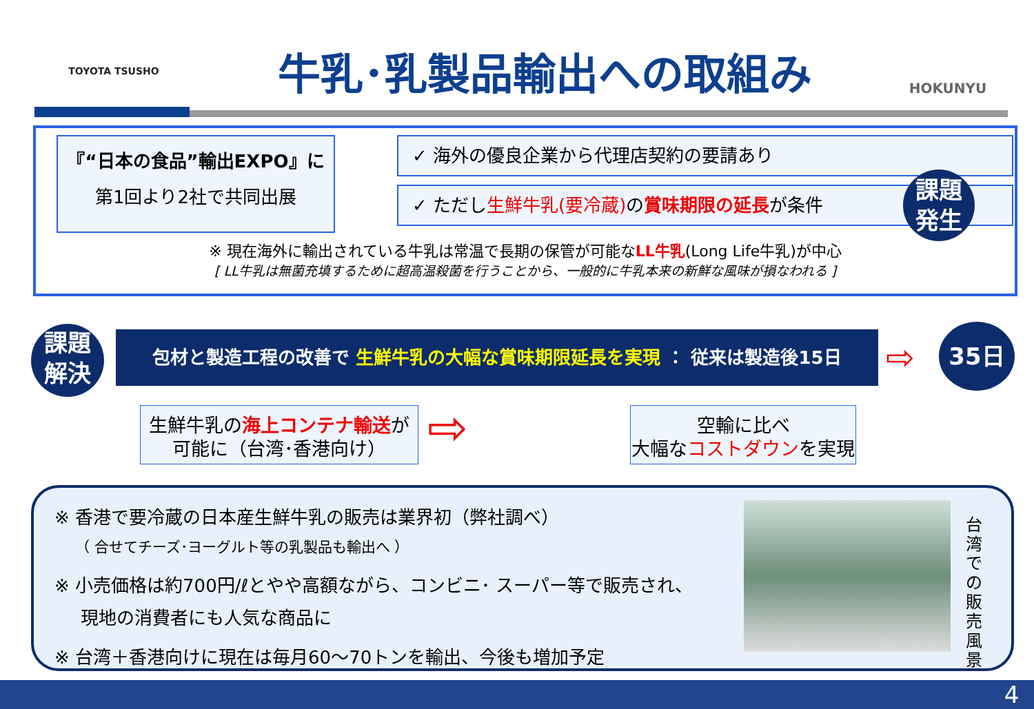TOYOTA TSUSHO
牛乳･乳製品輸出への取組み
HOKUNYU
『“日本の食品”輸出EXPO』に
第1回より2社で共同出展
✓ 海外の優良企業から代理店契約の要請あり
✓ ただし生鮮牛乳(要冷蔵) の賞味期限の延長が条件
課題
発生
※ 現在海外に輸出されている牛乳は常温で長期の保管が可能なLL牛乳(Long Life牛乳)が中心
[ LL牛乳は無菌充填するために超高温殺菌を行うことから、一般的に牛乳本来の新鮮な風味が損なわれる ]
課題
解決
包材と製造工程の改善で 生鮮牛乳の大幅な賞味期限延長を実現 ： 従来は製造後15日 ⇨
35日
生鮮牛乳の海上コンテナ輸送が
可能に（台湾･香港向け）
⇨
空輸に比べ
大幅なコストダウンを実現
※ 香港で要冷蔵の日本産生鮮牛乳の販売は業界初（弊社調べ）
（ 合せてチーズ･ヨーグルト等の乳製品も輸出へ ）
※ 小売価格は約700円/ℓとやや高額ながら、コンビニ･ スーパー等で販売され、
現地の消費者にも人気な商品に
※ 台湾＋香港向けに現在は毎月60～70トンを輸出、今後も増加予定
台湾での販売風景
4